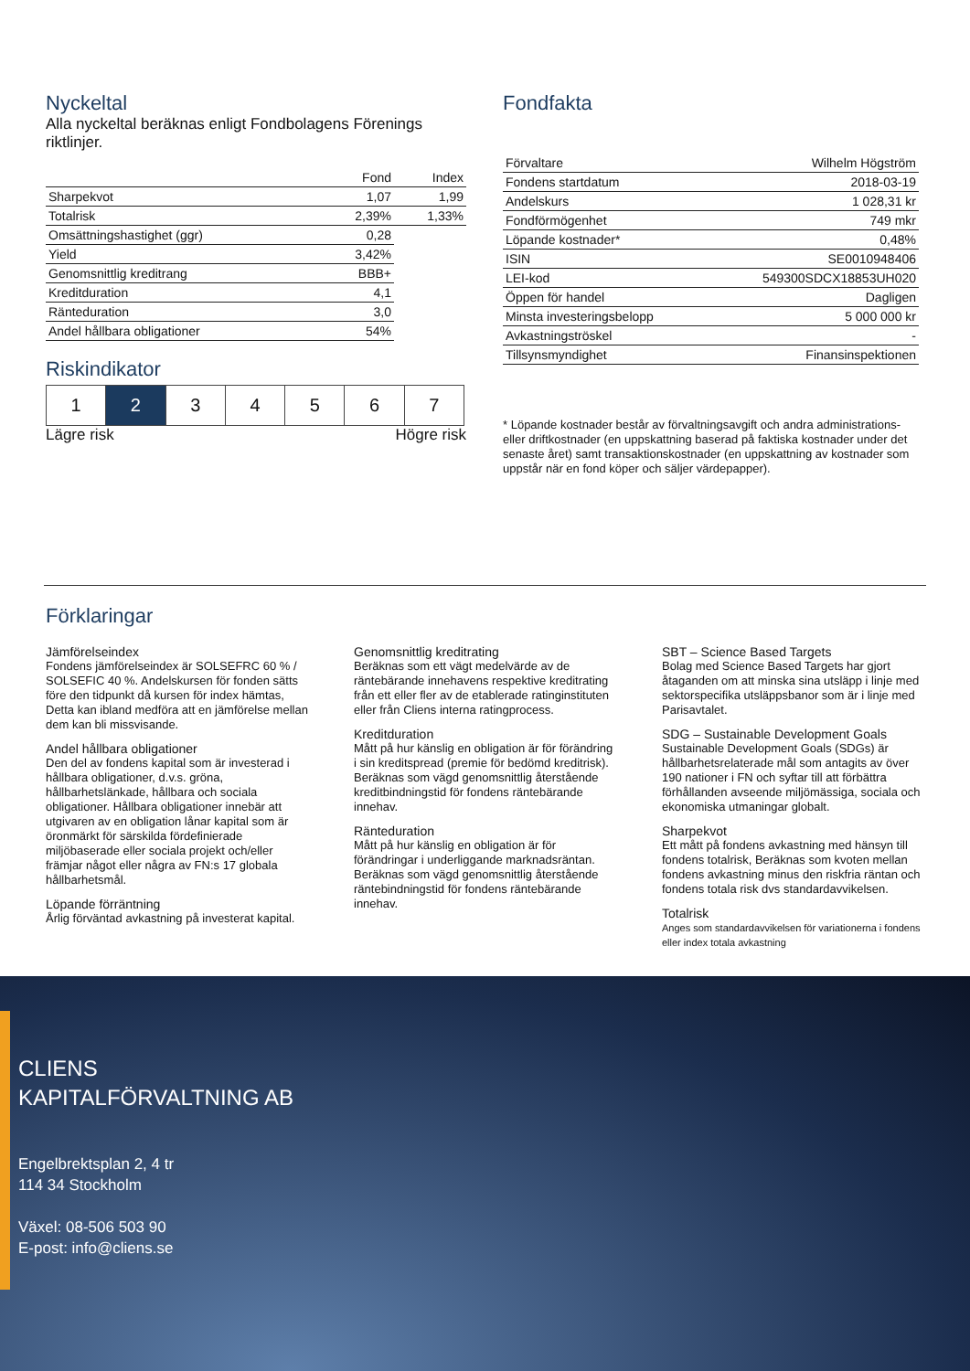Nyckeltal
Alla nyckeltal beräknas enligt Fondbolagens Förenings riktlinjer.
| | Fond | Index |
| --- | --- | --- |
| Sharpekvot | 1,07 | 1,99 |
| Totalrisk | 2,39% | 1,33% |
| Omsättningshastighet (ggr) | 0,28 | |
| Yield | 3,42% | |
| Genomsnittlig kreditrang | BBB+ | |
| Kreditduration | 4,1 | |
| Ränteduration | 3,0 | |
| Andel hållbara obligationer | 54% | |
Riskindikator
1 2 3 4 5 6 7
Lägre risk Högre risk
Fondfakta
| Förvaltare | Wilhelm Högström |
| Fondens startdatum | 2018-03-19 |
| Andelskurs | 1 028,31 kr |
| Fondförmögenhet | 749 mkr |
| Löpande kostnader* | 0,48% |
| ISIN | SE0010948406 |
| LEI-kod | 549300SDCX18853UH020 |
| Öppen för handel | Dagligen |
| Minsta investeringsbelopp | 5 000 000 kr |
| Avkastningströskel | - |
| Tillsynsmyndighet | Finansinspektionen |
* Löpande kostnader består av förvaltningsavgift och andra administrations- eller driftkostnader (en uppskattning baserad på faktiska kostnader under det senaste året) samt transaktionskostnader (en uppskattning av kostnader som uppstår när en fond köper och säljer värdepapper).
Förklaringar
Jämförelseindex
Fondens jämförelseindex är SOLSEFRC 60 % / SOLSEFIC 40 %. Andelskursen för fonden sätts före den tidpunkt då kursen för index hämtas, Detta kan ibland medföra att en jämförelse mellan dem kan bli missvisande.
Andel hållbara obligationer
Den del av fondens kapital som är investerad i hållbara obligationer, d.v.s. gröna, hållbarhetslänkade, hållbara och sociala obligationer. Hållbara obligationer innebär att utgivaren av en obligation lånar kapital som är öronmärkt för särskilda fördefinierade miljöbaserade eller sociala projekt och/eller främjar något eller några av FN:s 17 globala hållbarhetsmål.
Löpande förräntning
Årlig förväntad avkastning på investerat kapital.
Genomsnittlig kreditrating
Beräknas som ett vägt medelvärde av de räntebärande innehavens respektive kreditrating från ett eller fler av de etablerade ratinginstituten eller från Cliens interna ratingprocess.
Kreditduration
Mått på hur känslig en obligation är för förändring i sin kreditspread (premie för bedömd kreditrisk). Beräknas som vägd genomsnittlig återstående kreditbindningstid för fondens räntebärande innehav.
Ränteduration
Mått på hur känslig en obligation är för förändringar i underliggande marknadsräntan. Beräknas som vägd genomsnittlig återstående räntebindningstid för fondens räntebärande innehav.
SBT – Science Based Targets
Bolag med Science Based Targets har gjort åtaganden om att minska sina utsläpp i linje med sektorspecifika utsläppsbanor som är i linje med Parisavtalet.
SDG – Sustainable Development Goals
Sustainable Development Goals (SDGs) är hållbarhetsrelaterade mål som antagits av över 190 nationer i FN och syftar till att förbättra förhållanden avseende miljömässiga, sociala och ekonomiska utmaningar globalt.
Sharpekvot
Ett mått på fondens avkastning med hänsyn till fondens totalrisk, Beräknas som kvoten mellan fondens avkastning minus den riskfria räntan och fondens totala risk dvs standardavvikelsen.
Totalrisk
Anges som standardavvikelsen för variationerna i fondens eller index totala avkastning
CLIENS
KAPITALFÖRVALTNING AB
Engelbrektsplan 2, 4 tr
114 34 Stockholm
Växel: 08-506 503 90
E-post: info@cliens.se